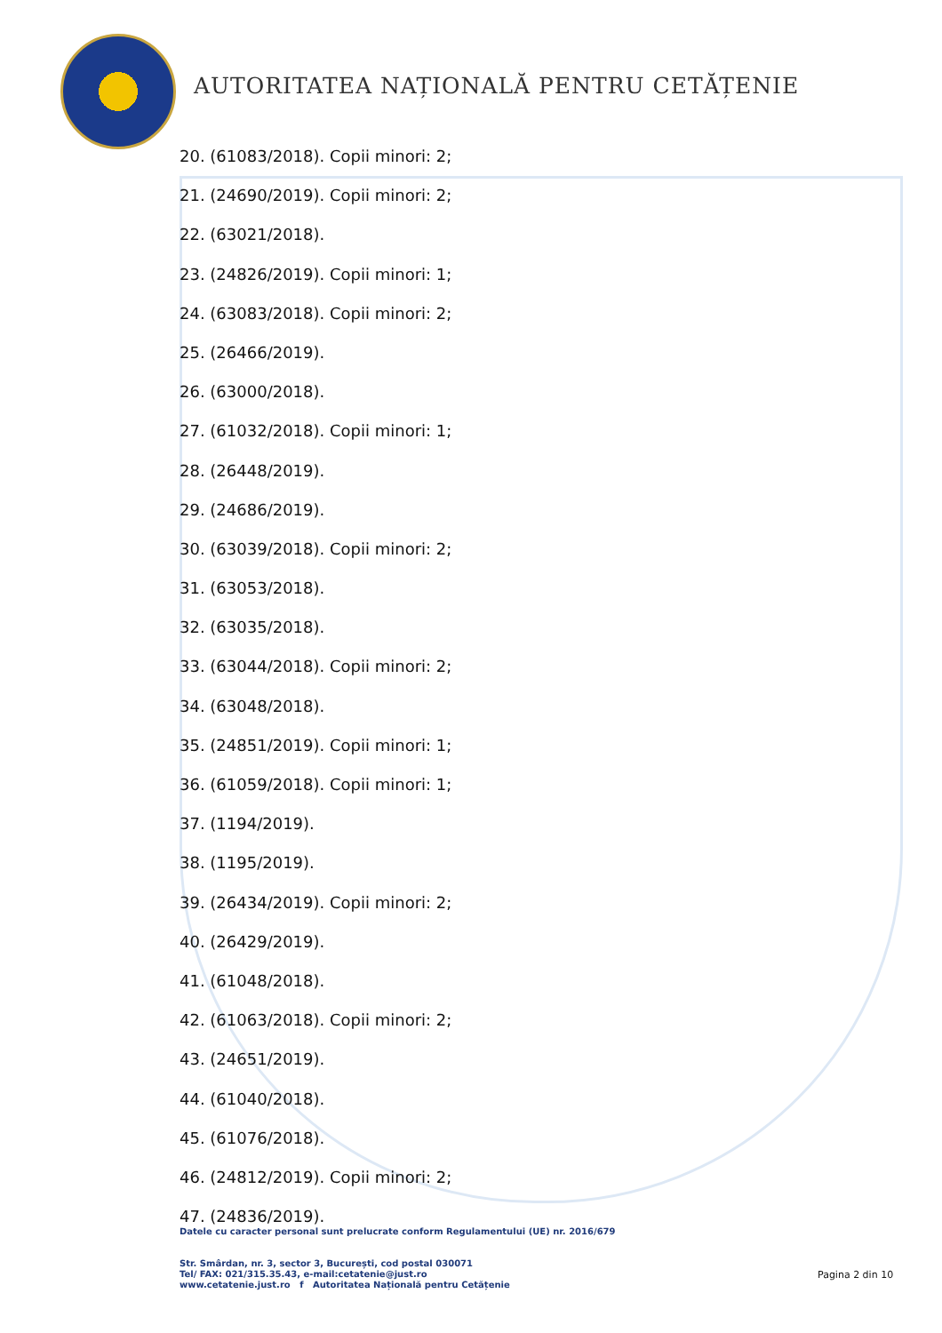AUTORITATEA NAȚIONALĂ PENTRU CETĂȚENIE
20. (61083/2018). Copii minori: 2;
21. (24690/2019). Copii minori: 2;
22. (63021/2018).
23. (24826/2019). Copii minori: 1;
24. (63083/2018). Copii minori: 2;
25. (26466/2019).
26. (63000/2018).
27. (61032/2018). Copii minori: 1;
28. (26448/2019).
29. (24686/2019).
30. (63039/2018). Copii minori: 2;
31. (63053/2018).
32. (63035/2018).
33. (63044/2018). Copii minori: 2;
34. (63048/2018).
35. (24851/2019). Copii minori: 1;
36. (61059/2018). Copii minori: 1;
37. (1194/2019).
38. (1195/2019).
39. (26434/2019). Copii minori: 2;
40. (26429/2019).
41. (61048/2018).
42. (61063/2018). Copii minori: 2;
43. (24651/2019).
44. (61040/2018).
45. (61076/2018).
46. (24812/2019). Copii minori: 2;
47. (24836/2019).
Datele cu caracter personal sunt prelucrate conform Regulamentului (UE) nr. 2016/679
Str. Smârdan, nr. 3, sector 3, București, cod postal 030071
Tel/ FAX: 021/315.35.43, e-mail:cetatenie@just.ro
www.cetatenie.just.ro f Autoritatea Națională pentru Cetățenie
Pagina 2 din 10